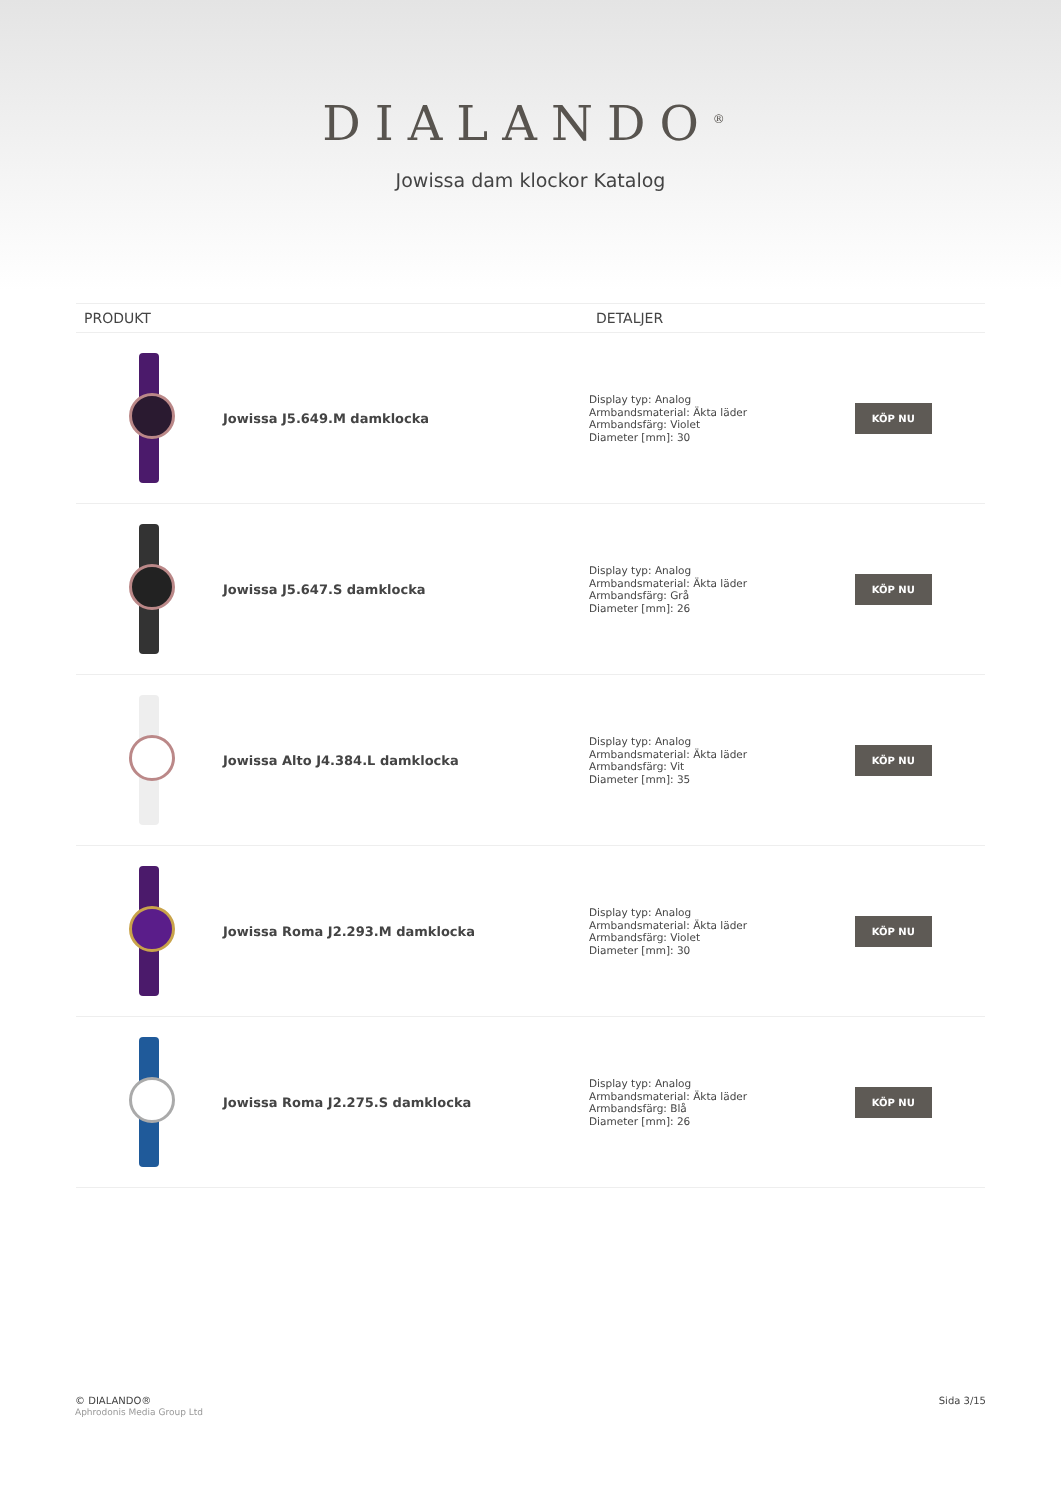DIALANDO<sup>®</sup>
Jowissa dam klockor Katalog
| PRODUKT | | DETALJER | |
| --- | --- | --- | --- |
| | Jowissa J5.649.M damklocka | Display typ: Analog Armbandsmaterial: Äkta läder Armbandsfärg: Violet Diameter [mm]: 30 | KÖP NU |
| | Jowissa J5.647.S damklocka | Display typ: Analog Armbandsmaterial: Äkta läder Armbandsfärg: Grå Diameter [mm]: 26 | KÖP NU |
| | Jowissa Alto J4.384.L damklocka | Display typ: Analog Armbandsmaterial: Äkta läder Armbandsfärg: Vit Diameter [mm]: 35 | KÖP NU |
| | Jowissa Roma J2.293.M damklocka | Display typ: Analog Armbandsmaterial: Äkta läder Armbandsfärg: Violet Diameter [mm]: 30 | KÖP NU |
| | Jowissa Roma J2.275.S damklocka | Display typ: Analog Armbandsmaterial: Äkta läder Armbandsfärg: Blå Diameter [mm]: 26 | KÖP NU |
© DIALANDO®
Aphrodonis Media Group Ltd
Sida 3/15